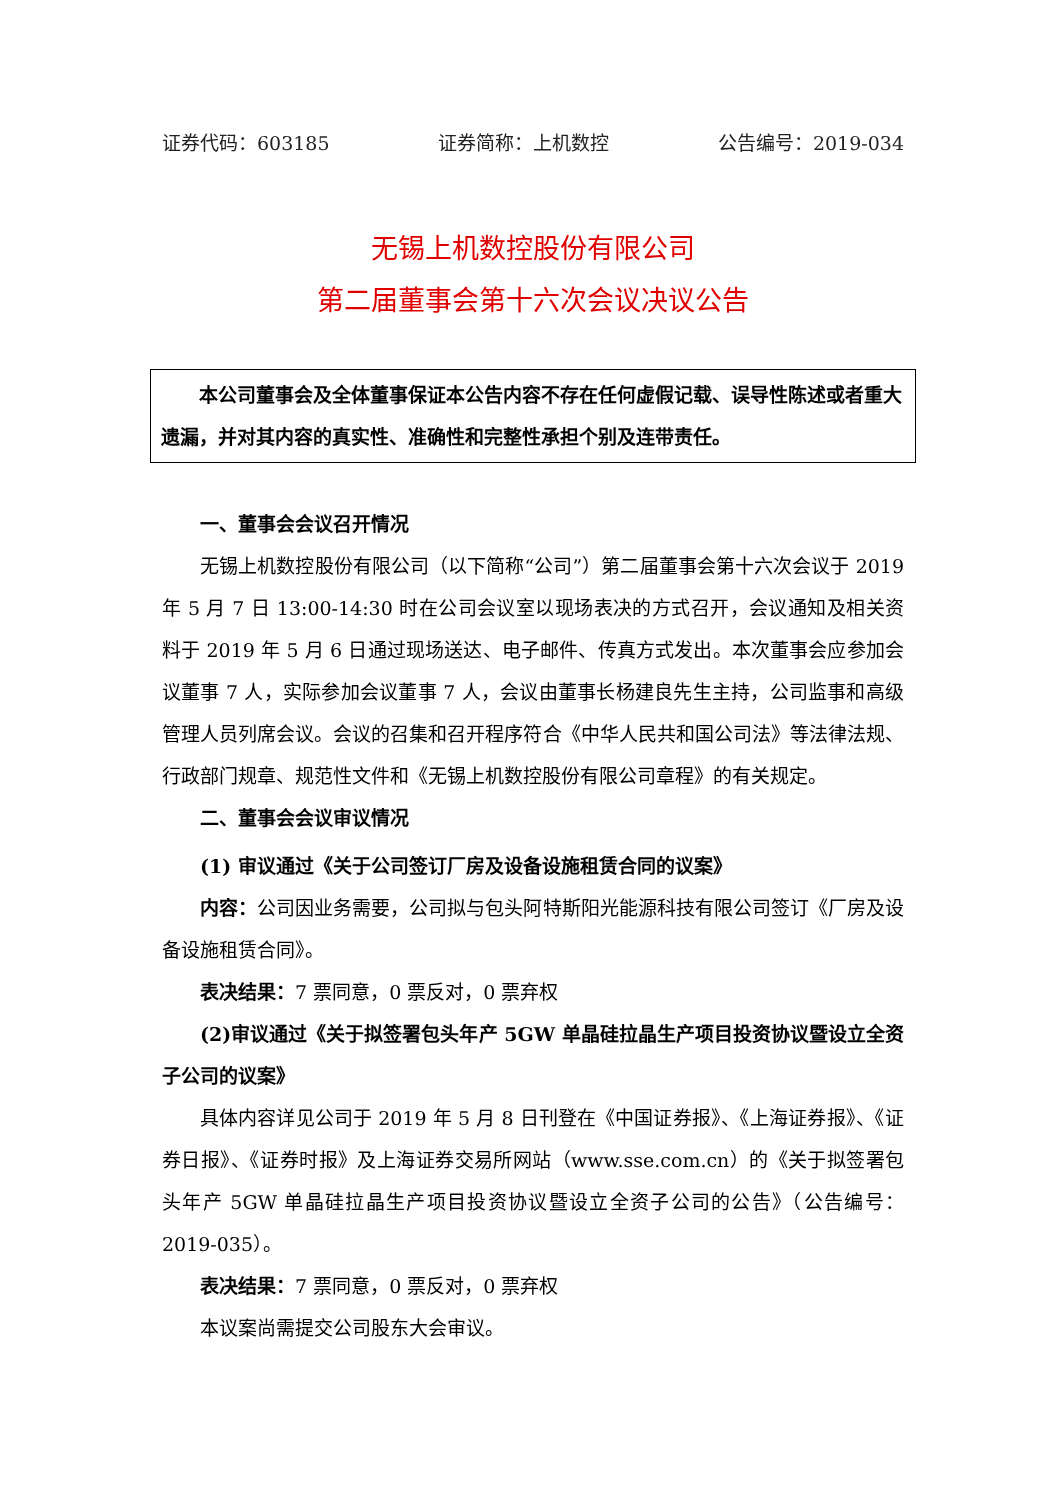证券代码：603185 证券简称：上机数控 公告编号：2019-034
无锡上机数控股份有限公司
第二届董事会第十六次会议决议公告
本公司董事会及全体董事保证本公告内容不存在任何虚假记载、误导性陈述或者重大遗漏，并对其内容的真实性、准确性和完整性承担个别及连带责任。
一、董事会会议召开情况
无锡上机数控股份有限公司（以下简称“公司”）第二届董事会第十六次会议于 2019 年 5 月 7 日 13:00-14:30 时在公司会议室以现场表决的方式召开，会议通知及相关资料于 2019 年 5 月 6 日通过现场送达、电子邮件、传真方式发出。本次董事会应参加会议董事 7 人，实际参加会议董事 7 人，会议由董事长杨建良先生主持，公司监事和高级管理人员列席会议。会议的召集和召开程序符合《中华人民共和国公司法》等法律法规、行政部门规章、规范性文件和《无锡上机数控股份有限公司章程》的有关规定。
二、董事会会议审议情况
(1) 审议通过《关于公司签订厂房及设备设施租赁合同的议案》
内容：公司因业务需要，公司拟与包头阿特斯阳光能源科技有限公司签订《厂房及设备设施租赁合同》。
表决结果：7 票同意，0 票反对，0 票弃权
(2)审议通过《关于拟签署包头年产 5GW 单晶硅拉晶生产项目投资协议暨设立全资子公司的议案》
具体内容详见公司于 2019 年 5 月 8 日刊登在《中国证券报》、《上海证券报》、《证券日报》、《证券时报》及上海证券交易所网站（www.sse.com.cn）的《关于拟签署包头年产 5GW 单晶硅拉晶生产项目投资协议暨设立全资子公司的公告》（公告编号：2019-035）。
表决结果：7 票同意，0 票反对，0 票弃权
本议案尚需提交公司股东大会审议。